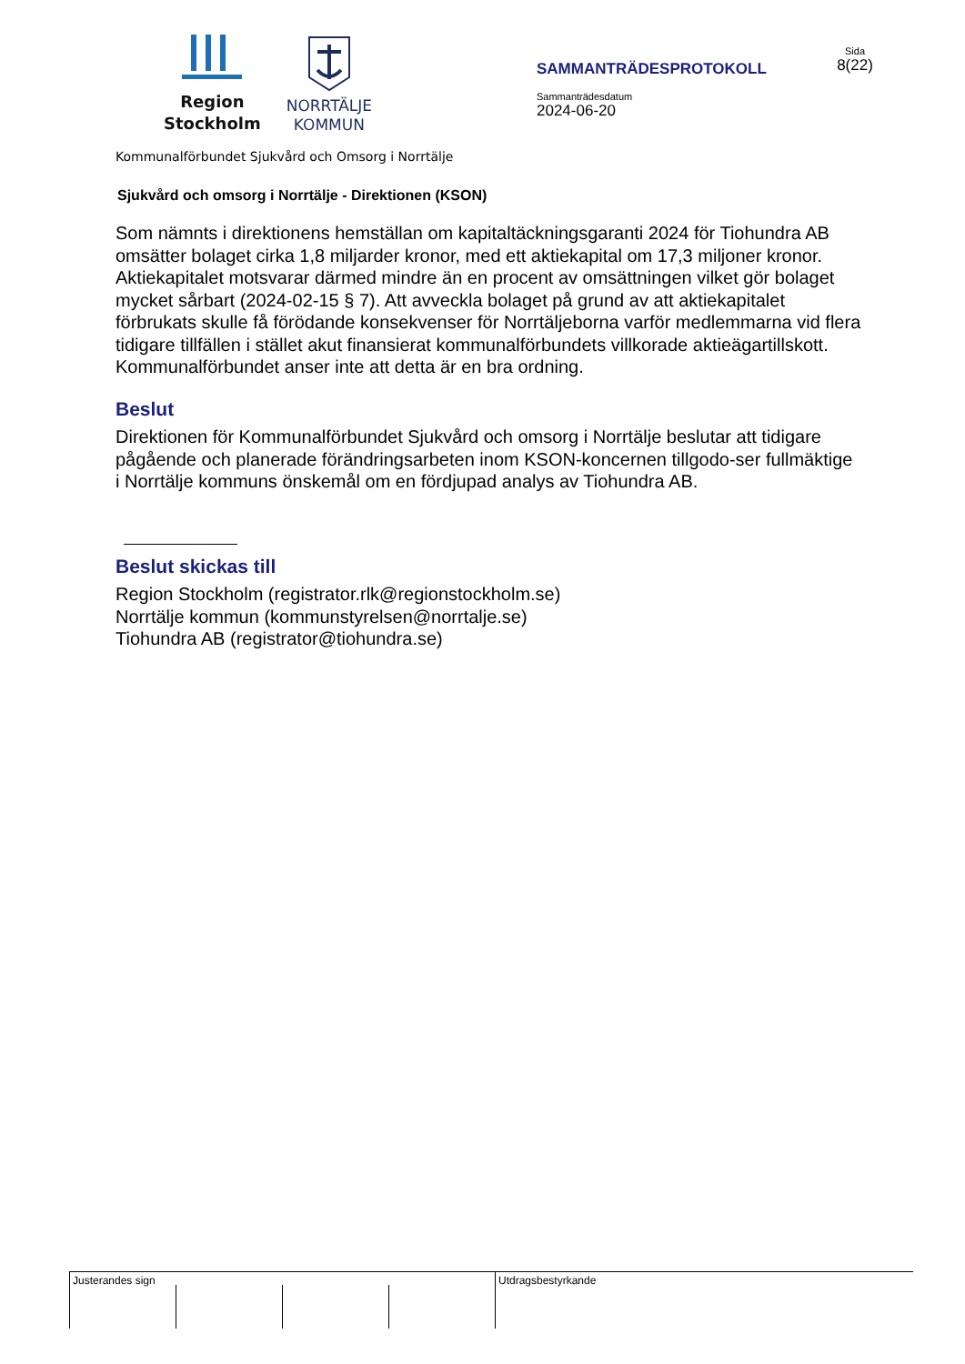Region
Stockholm
NORRTÄLJE
KOMMUN
SAMMANTRÄDESPROTOKOLL
Sammanträdesdatum
2024-06-20
Sida
8(22)
Kommunalförbundet Sjukvård och Omsorg i Norrtälje
Sjukvård och omsorg i Norrtälje - Direktionen (KSON)
Som nämnts i direktionens hemställan om kapitaltäckningsgaranti 2024 för Tiohundra AB omsätter bolaget cirka 1,8 miljarder kronor, med ett aktiekapital om 17,3 miljoner kronor. Aktiekapitalet motsvarar därmed mindre än en procent av omsättningen vilket gör bolaget mycket sårbart (2024-02-15 § 7). Att avveckla bolaget på grund av att aktiekapitalet förbrukats skulle få förödande konsekvenser för Norrtäljeborna varför medlemmarna vid flera tidigare tillfällen i stället akut finansierat kommunalförbundets villkorade aktieägartillskott. Kommunalförbundet anser inte att detta är en bra ordning.
Beslut
Direktionen för Kommunalförbundet Sjukvård och omsorg i Norrtälje beslutar att tidigare pågående och planerade förändringsarbeten inom KSON-koncernen tillgodo-ser fullmäktige i Norrtälje kommuns önskemål om en fördjupad analys av Tiohundra AB.
Beslut skickas till
Region Stockholm (registrator.rlk@regionstockholm.se)
Norrtälje kommun (kommunstyrelsen@norrtalje.se)
Tiohundra AB (registrator@tiohundra.se)
Justerandes sign
Utdragsbestyrkande